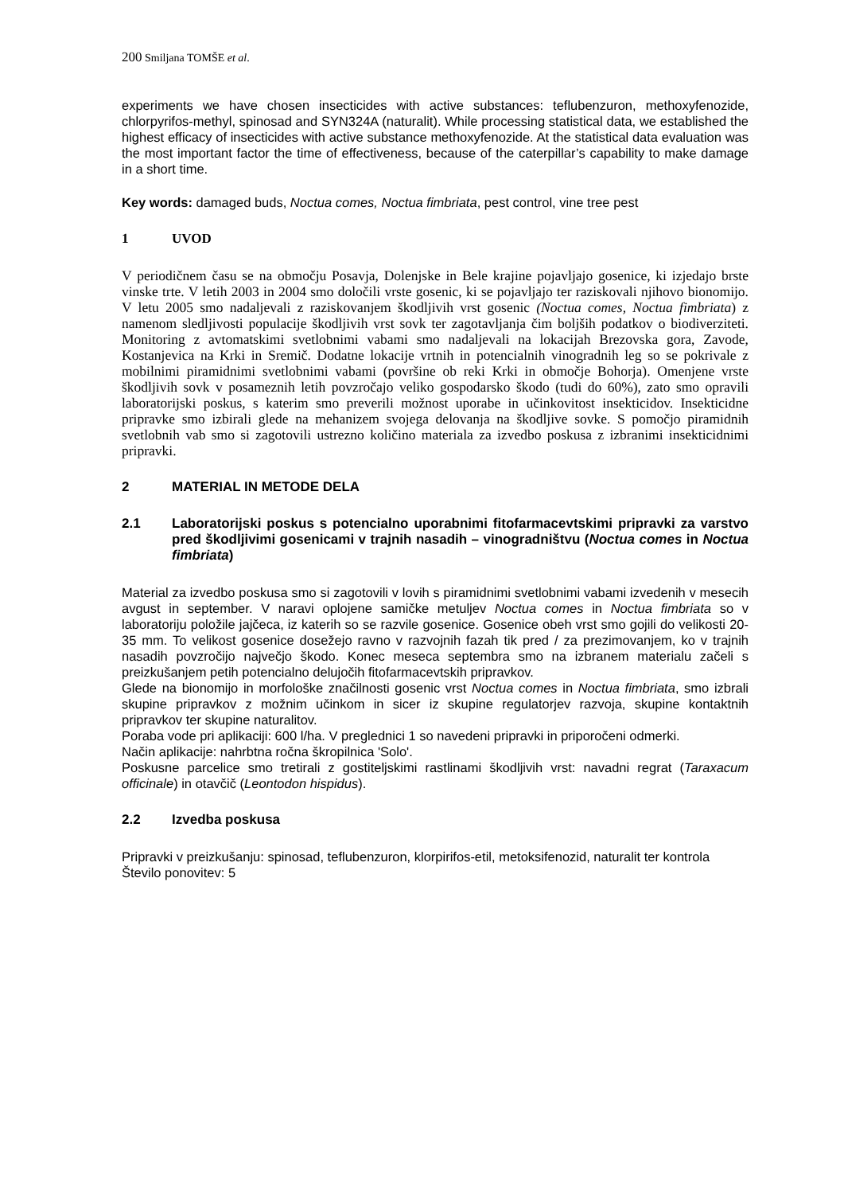200 Smiljana TOMŠE et al.
experiments we have chosen insecticides with active substances: teflubenzuron, methoxyfenozide, chlorpyrifos-methyl, spinosad and SYN324A (naturalit). While processing statistical data, we established the highest efficacy of insecticides with active substance methoxyfenozide. At the statistical data evaluation was the most important factor the time of effectiveness, because of the caterpillar’s capability to make damage in a short time.
Key words: damaged buds, Noctua comes, Noctua fimbriata, pest control, vine tree pest
1 UVOD
V periodičnem času se na območju Posavja, Dolenjske in Bele krajine pojavljajo gosenice, ki izjedajo brste vinske trte. V letih 2003 in 2004 smo določili vrste gosenic, ki se pojavljajo ter raziskovali njihovo bionomijo. V letu 2005 smo nadaljevali z raziskovanjem škodljivih vrst gosenic (Noctua comes, Noctua fimbriata) z namenom sledljivosti populacije škodljivih vrst sovk ter zagotavljanja čim boljših podatkov o biodiverziteti. Monitoring z avtomatskimi svetlobnimi vabami smo nadaljevali na lokacijah Brezovska gora, Zavode, Kostanjevica na Krki in Sremič. Dodatne lokacije vrtnih in potencialnih vinogradnih leg so se pokrivale z mobilnimi piramidnimi svetlobnimi vabami (površine ob reki Krki in območje Bohorja). Omenjene vrste škodljivih sovk v posameznih letih povzročajo veliko gospodarsko škodo (tudi do 60%), zato smo opravili laboratorijski poskus, s katerim smo preverili možnost uporabe in učinkovitost insekticidov. Insekticidne pripravke smo izbirali glede na mehanizem svojega delovanja na škodljive sovke. S pomočjo piramidnih svetlobnih vab smo si zagotovili ustrezno količino materiala za izvedbo poskusa z izbranimi insekticidnimi pripravki.
2 MATERIAL IN METODE DELA
2.1 Laboratorijski poskus s potencialno uporabnimi fitofarmacevtskimi pripravki za varstvo pred škodljivimi gosenicami v trajnih nasadih – vinogradništvu (Noctua comes in Noctua fimbriata)
Material za izvedbo poskusa smo si zagotovili v lovih s piramidnimi svetlobnimi vabami izvedenih v mesecih avgust in september. V naravi oplojene samičke metuljev Noctua comes in Noctua fimbriata so v laboratoriju položile jajčeca, iz katerih so se razvile gosenice. Gosenice obeh vrst smo gojili do velikosti 20-35 mm. To velikost gosenice dosežejo ravno v razvojnih fazah tik pred / za prezimovanjem, ko v trajnih nasadih povzročijo največjo škodo. Konec meseca septembra smo na izbranem materialu začeli s preizkušanjem petih potencialno delujočih fitofarmacevtskih pripravkov.
Glede na bionomijo in morfološke značilnosti gosenic vrst Noctua comes in Noctua fimbriata, smo izbrali skupine pripravkov z možnim učinkom in sicer iz skupine regulatorjev razvoja, skupine kontaktnih pripravkov ter skupine naturalitov.
Poraba vode pri aplikaciji: 600 l/ha. V preglednici 1 so navedeni pripravki in priporočeni odmerki.
Način aplikacije: nahrbtna ročna škropilnica 'Solo'.
Poskusne parcelice smo tretirali z gostiteljskimi rastlinami škodljivih vrst: navadni regrat (Taraxacum officinale) in otavčič (Leontodon hispidus).
2.2 Izvedba poskusa
Pripravki v preizkušanju: spinosad, teflubenzuron, klorpirifos-etil, metoksifenozid, naturalit ter kontrola
Število ponovitev: 5